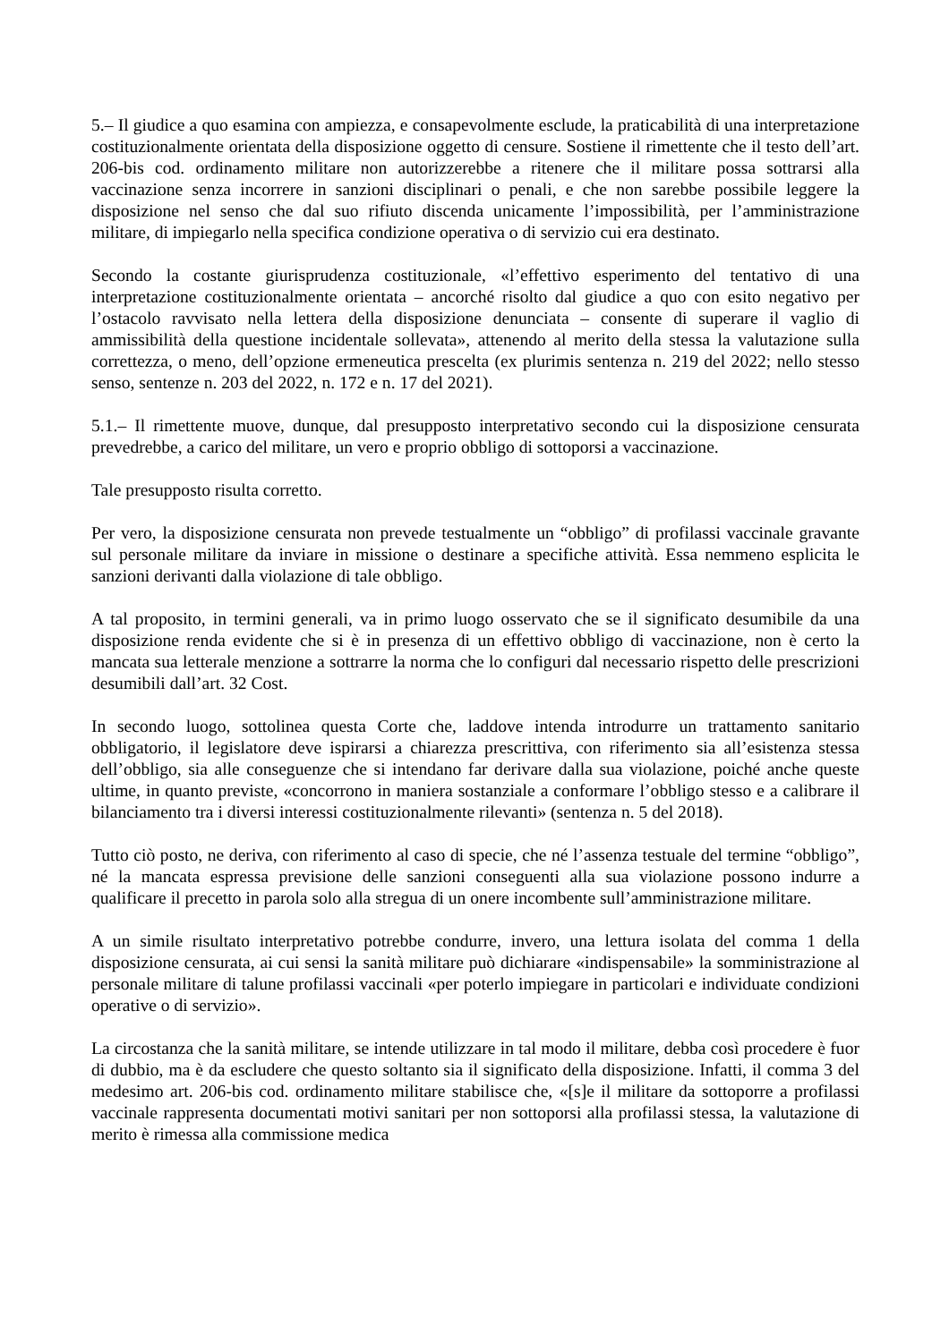5.– Il giudice a quo esamina con ampiezza, e consapevolmente esclude, la praticabilità di una interpretazione costituzionalmente orientata della disposizione oggetto di censure. Sostiene il rimettente che il testo dell’art. 206-bis cod. ordinamento militare non autorizzerebbe a ritenere che il militare possa sottrarsi alla vaccinazione senza incorrere in sanzioni disciplinari o penali, e che non sarebbe possibile leggere la disposizione nel senso che dal suo rifiuto discenda unicamente l’impossibilità, per l’amministrazione militare, di impiegarlo nella specifica condizione operativa o di servizio cui era destinato.
Secondo la costante giurisprudenza costituzionale, «l’effettivo esperimento del tentativo di una interpretazione costituzionalmente orientata – ancorché risolto dal giudice a quo con esito negativo per l’ostacolo ravvisato nella lettera della disposizione denunciata – consente di superare il vaglio di ammissibilità della questione incidentale sollevata», attenendo al merito della stessa la valutazione sulla correttezza, o meno, dell’opzione ermeneutica prescelta (ex plurimis sentenza n. 219 del 2022; nello stesso senso, sentenze n. 203 del 2022, n. 172 e n. 17 del 2021).
5.1.– Il rimettente muove, dunque, dal presupposto interpretativo secondo cui la disposizione censurata prevedrebbe, a carico del militare, un vero e proprio obbligo di sottoporsi a vaccinazione.
Tale presupposto risulta corretto.
Per vero, la disposizione censurata non prevede testualmente un “obbligo” di profilassi vaccinale gravante sul personale militare da inviare in missione o destinare a specifiche attività. Essa nemmeno esplicita le sanzioni derivanti dalla violazione di tale obbligo.
A tal proposito, in termini generali, va in primo luogo osservato che se il significato desumibile da una disposizione renda evidente che si è in presenza di un effettivo obbligo di vaccinazione, non è certo la mancata sua letterale menzione a sottrarre la norma che lo configuri dal necessario rispetto delle prescrizioni desumibili dall’art. 32 Cost.
In secondo luogo, sottolinea questa Corte che, laddove intenda introdurre un trattamento sanitario obbligatorio, il legislatore deve ispirarsi a chiarezza prescrittiva, con riferimento sia all’esistenza stessa dell’obbligo, sia alle conseguenze che si intendano far derivare dalla sua violazione, poiché anche queste ultime, in quanto previste, «concorrono in maniera sostanziale a conformare l’obbligo stesso e a calibrare il bilanciamento tra i diversi interessi costituzionalmente rilevanti» (sentenza n. 5 del 2018).
Tutto ciò posto, ne deriva, con riferimento al caso di specie, che né l’assenza testuale del termine “obbligo”, né la mancata espressa previsione delle sanzioni conseguenti alla sua violazione possono indurre a qualificare il precetto in parola solo alla stregua di un onere incombente sull’amministrazione militare.
A un simile risultato interpretativo potrebbe condurre, invero, una lettura isolata del comma 1 della disposizione censurata, ai cui sensi la sanità militare può dichiarare «indispensabile» la somministrazione al personale militare di talune profilassi vaccinali «per poterlo impiegare in particolari e individuate condizioni operative o di servizio».
La circostanza che la sanità militare, se intende utilizzare in tal modo il militare, debba così procedere è fuor di dubbio, ma è da escludere che questo soltanto sia il significato della disposizione. Infatti, il comma 3 del medesimo art. 206-bis cod. ordinamento militare stabilisce che, «[s]e il militare da sottoporre a profilassi vaccinale rappresenta documentati motivi sanitari per non sottoporsi alla profilassi stessa, la valutazione di merito è rimessa alla commissione medica